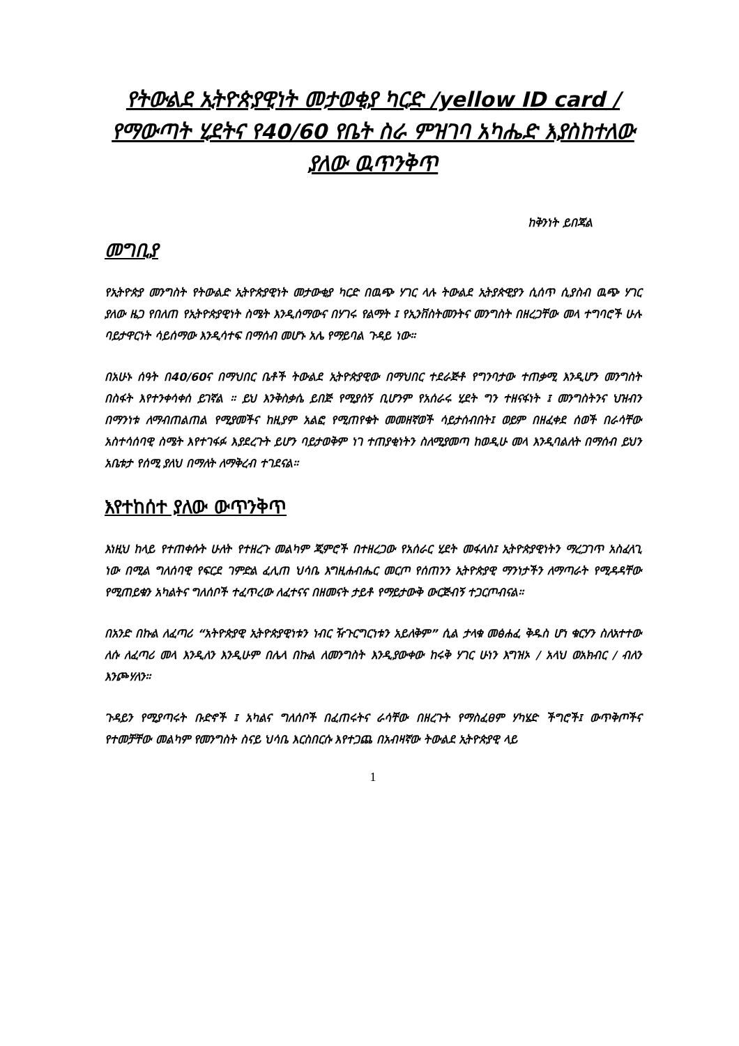የትውልደ ኢትዮጵያዊነት መታወቂያ ካርድ /yellow ID card / የማውጣት ሂደትና የ40/60 የቤት ስራ ምዝገባ አካሔድ እያስከተለው ያለው ዉጥንቅጥ
ከቅንነት ይበጃል
መግቢያ
የኢትዮጵያ መንግስት የትውልድ ኢትዮጵያዊነት መታውቂያ ካርድ በዉጭ ሃገር ላሉ ትውልደ ኢትያጵዊያን ሲሰጥ ሲያስብ ዉጭ ሃገር ያለው ዜጋ የበለጠ የኢትዮጵያዊነት ስሜት እንዲሰማውና በሃገሩ የልማት ፤ የኢንቨስትመንትና መንግስት በዘረጋቸው መላ ተግባሮች ሁሉ ባይታዋርነት ሳይሰማው እንዲሳተፍ በማሰብ መሆኑ አሌ የማይባል ጉዳይ ነው።
በአሁኑ ሰዓት በ40/60ና በማህበር ቤቶች ትውልደ ኢትዮጵያዊው በማህበር ተደራጅቶ የግንባታው ተጠቃሚ እንዲሆን መንግስት በስፋት እየተንቀሳቀሰ ይገኛል ። ይህ እንቅስቃሴ ይበጅ የሚያሰኝ ቢሆንም የአሰራሩ ሂደት ግን ተዘናፋነት ፤ መንግስትንና ህዝብን በማንነቱ ለማብጠልጠል የሚያመችና ከዚያም አልፎ የሚጠየቁት መመዘኛወች ሳይታሰብበት፤ ወይም በዘፈቀደ ሰወች በራሳቸው አስተሳሰባዊ ስሜት እየተገፋፉ እያደረጉት ይሆን ባይታወቅም ነገ ተጠያቂነትን ስለሚያመጣ ከወዲሁ መላ እንዲባልለት በማሰብ ይህን አቤቱታ የሰሚ ያለህ በማለት ለማቅረብ ተገደናል።
እየተከሰተ ያለው ውጥንቅጥ
እነዚህ ከላይ የተጠቀሱት ሁለት የተዘረጉ መልካም ጂምሮች በተዘረጋው የአሰራር ሂደት መፋለስ፤ ኢትዮጵያዊነትን ማረጋገጥ አስፈላጊ ነው በሚል ግለሰባዊ የፍርደ ገምድል ፈሊጠ ህሳቤ እግዚሐብሔር መርጦ የሰጠንን ኢትዮጵያዊ ማንነታችን ለማጣራት የሚዳዳቸው የሚጠይቁን አካልትና ግለሰቦች ተፈጥረው ለፈተናና በዘመናት ታይቶ የማይታውቅ ውርጅብኝ ተጋርጦብናል።
በአንድ በኩል ለፈጣሪ “አትዮጵያዊ ኢትዮጵያዊነቱን ነብር ዥጉርግርነቱን አይለቅም” ሲል ታላቁ መፅሐፈ ቅዱስ ሆነ ቁርሃን ስለአተተው ለሱ ለፈጣሪ መላ እንዲለን እንዲሁም በሌላ በኩል ለመንግስት እንዲያውቀው ከሩቅ ሃገር ሁነን እግዝኦ / አላህ ወአክብር / ብለን እንጮሃለን።
ጉዳይን የሚያጣሩት ቡድኖች ፤ አካልና ግለሰቦች በፈጠሩትና ራሳቸው በዘረጉት የማስፈፀም ሃካሄድ ችግሮች፤ ውጥቅጦችና የተመቻቸው መልካም የመንግስት ስናይ ህሳቤ እርስበርሱ እየተጋጨ በአብዛኛው ትውልደ ኢትዮጵያዊ ላይ
1